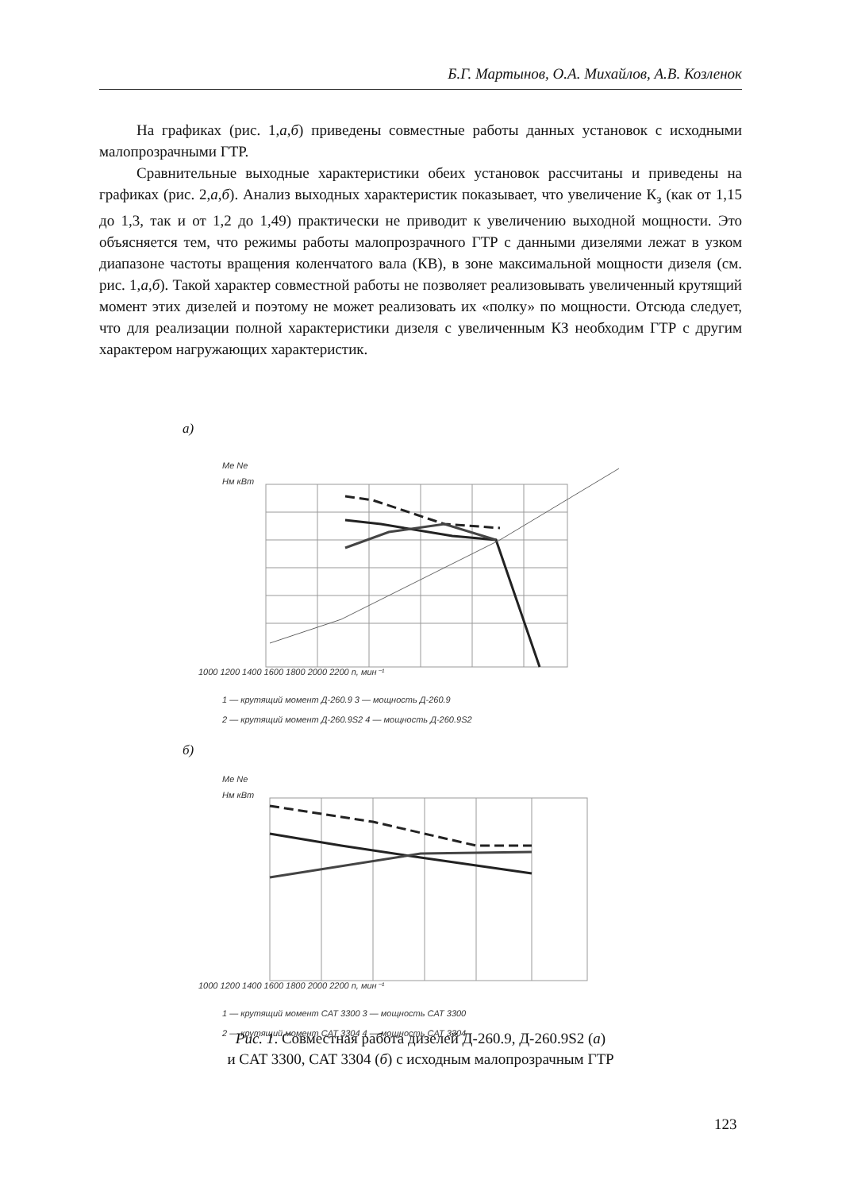Б.Г. Мартынов, О.А. Михайлов, А.В. Козленок
На графиках (рис. 1,а,б) приведены совместные работы данных установок с исходными малопрозрачными ГТР.
Сравнительные выходные характеристики обеих установок рассчитаны и приведены на графиках (рис. 2,а,б). Анализ выходных характеристик показывает, что увеличение К<sub>з</sub> (как от 1,15 до 1,3, так и от 1,2 до 1,49) практически не приводит к увеличению выходной мощности. Это объясняется тем, что режимы работы малопрозрачного ГТР с данными дизелями лежат в узком диапазоне частоты вращения коленчатого вала (КВ), в зоне максимальной мощности дизеля (см. рис. 1,а,б). Такой характер совместной работы не позволяет реализовывать увеличенный крутящий момент этих дизелей и поэтому не может реализовать их «полку» по мощности. Отсюда следует, что для реализации полной характеристики дизеля с увеличенным КЗ необходим ГТР с другим характером нагружающих характеристик.
а)
Me Ne
Нм кВт
1000 1200 1400 1600 1800 2000 2200 n, мин⁻¹
1 — крутящий момент Д-260.9 3 — мощность Д-260.9
2 — крутящий момент Д-260.9S2 4 — мощность Д-260.9S2
б)
Me Ne
Нм кВт
1000 1200 1400 1600 1800 2000 2200 n, мин⁻¹
1 — крутящий момент CAT 3300 3 — мощность CAT 3300
2 — крутящий момент CAT 3304 4 — мощность CAT 3304
Рис. 1. Совместная работа дизелей Д-260.9, Д-260.9S2 (а)
и CAT 3300, CAT 3304 (б) с исходным малопрозрачным ГТР
123